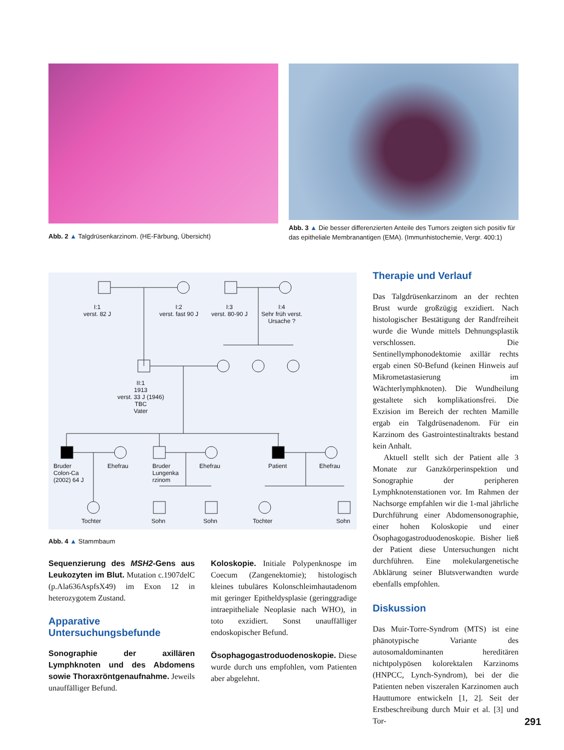Abb. 2 ▲ Talgdrüsenkarzinom. (HE-Färbung, Übersicht)
Abb. 3 ▲ Die besser differenzierten Anteile des Tumors zeigten sich positiv für das epitheliale Membranantigen (EMA). (Immunhistochemie, Vergr. 400:1)
I:1
verst. 82 J
I:2
verst. fast 90 J
I:3
verst. 80-90 J
I:4
Sehr früh verst.
Ursache ?
II:1
1913
verst. 33 J (1946)
TBC
Vater
Bruder
Colon-Ca
(2002) 64 J
Ehefrau
Bruder
Lungenka
rzinom
Ehefrau Patient Ehefrau
Tochter Sohn Sohn Tochter Sohn
Abb. 4 ▲ Stammbaum
Sequenzierung des MSH2-Gens aus Leukozyten im Blut. Mutation c.1907delC (p.Ala636AspfsX49) im Exon 12 in heterozygotem Zustand.
Apparative Untersuchungsbefunde
Sonographie der axillären Lymphknoten und des Abdomens sowie Thoraxröntgenaufnahme. Jeweils unauffälliger Befund.
Koloskopie. Initiale Polypenknospe im Coecum (Zangenektomie); histologisch kleines tubuläres Kolonschleimhautadenom mit geringer Epitheldysplasie (geringgradige intraepitheliale Neoplasie nach WHO), in toto exzidiert. Sonst unauffälliger endoskopischer Befund.
Ösophagogastroduodenoskopie. Diese wurde durch uns empfohlen, vom Patienten aber abgelehnt.
Therapie und Verlauf
Das Talgdrüsenkarzinom an der rechten Brust wurde großzügig exzidiert. Nach histologischer Bestätigung der Randfreiheit wurde die Wunde mittels Dehnungsplastik verschlossen. Die Sentinellymphonodektomie axillär rechts ergab einen S0-Befund (keinen Hinweis auf Mikrometastasierung im Wächterlymphknoten). Die Wundheilung gestaltete sich komplikationsfrei. Die Exzision im Bereich der rechten Mamille ergab ein Talgdrüsenadenom. Für ein Karzinom des Gastrointestinaltrakts bestand kein Anhalt.
Aktuell stellt sich der Patient alle 3 Monate zur Ganzkörperinspektion und Sonographie der peripheren Lymphknotenstationen vor. Im Rahmen der Nachsorge empfahlen wir die 1-mal jährliche Durchführung einer Abdomensonographie, einer hohen Koloskopie und einer Ösophagogastroduodenoskopie. Bisher ließ der Patient diese Untersuchungen nicht durchführen. Eine molekulargenetische Abklärung seiner Blutsverwandten wurde ebenfalls empfohlen.
Diskussion
Das Muir-Torre-Syndrom (MTS) ist eine phänotypische Variante des autosomaldominanten hereditären nichtpolypösen kolorektalen Karzinoms (HNPCC, Lynch-Syndrom), bei der die Patienten neben viszeralen Karzinomen auch Hauttumore entwickeln [1, 2]. Seit der Erstbeschreibung durch Muir et al. [3] und Tor-
291